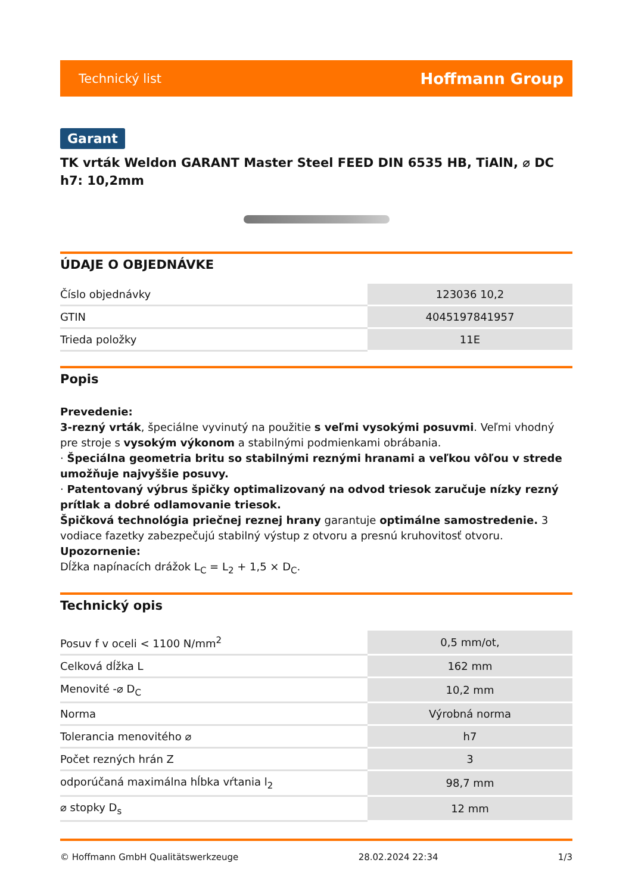Technický list Hoffmann Group
Garant
TK vrták Weldon GARANT Master Steel FEED DIN 6535 HB, TiAlN, ⌀ DC h7: 10,2mm
ÚDAJE O OBJEDNÁVKE
| Číslo objednávky | 123036 10,2 |
| GTIN | 4045197841957 |
| Trieda položky | 11E |
Popis
Prevedenie:
3-rezný vrták, špeciálne vyvinutý na použitie s veľmi vysokými posuvmi. Veľmi vhodný pre stroje s vysokým výkonom a stabilnými podmienkami obrábania.
· Špeciálna geometria britu so stabilnými reznými hranami a veľkou vôľou v strede umožňuje najvyššie posuvy.
· Patentovaný výbrus špičky optimalizovaný na odvod triesok zaručuje nízky rezný prítlak a dobré odlamovanie triesok.
Špičková technológia priečnej reznej hrany garantuje optimálne samostredenie. 3 vodiace fazetky zabezpečujú stabilný výstup z otvoru a presnú kruhovitosť otvoru.
Upozornenie:
Dĺžka napínacích drážok L<sub>C</sub> = L<sub>2</sub> + 1,5 × D<sub>C</sub>.
Technický opis
| Posuv f v oceli < 1100 N/mm<sup>2</sup> | 0,5 mm/ot, |
| Celková dĺžka L | 162 mm |
| Menovité -⌀ D<sub>C</sub> | 10,2 mm |
| Norma | Výrobná norma |
| Tolerancia menovitého ⌀ | h7 |
| Počet rezných hrán Z | 3 |
| odporúčaná maximálna hĺbka vŕtania l<sub>2</sub> | 98,7 mm |
| ⌀ stopky D<sub>s</sub> | 12 mm |
© Hoffmann GmbH Qualitätswerkzeuge 28.02.2024 22:34 1/3